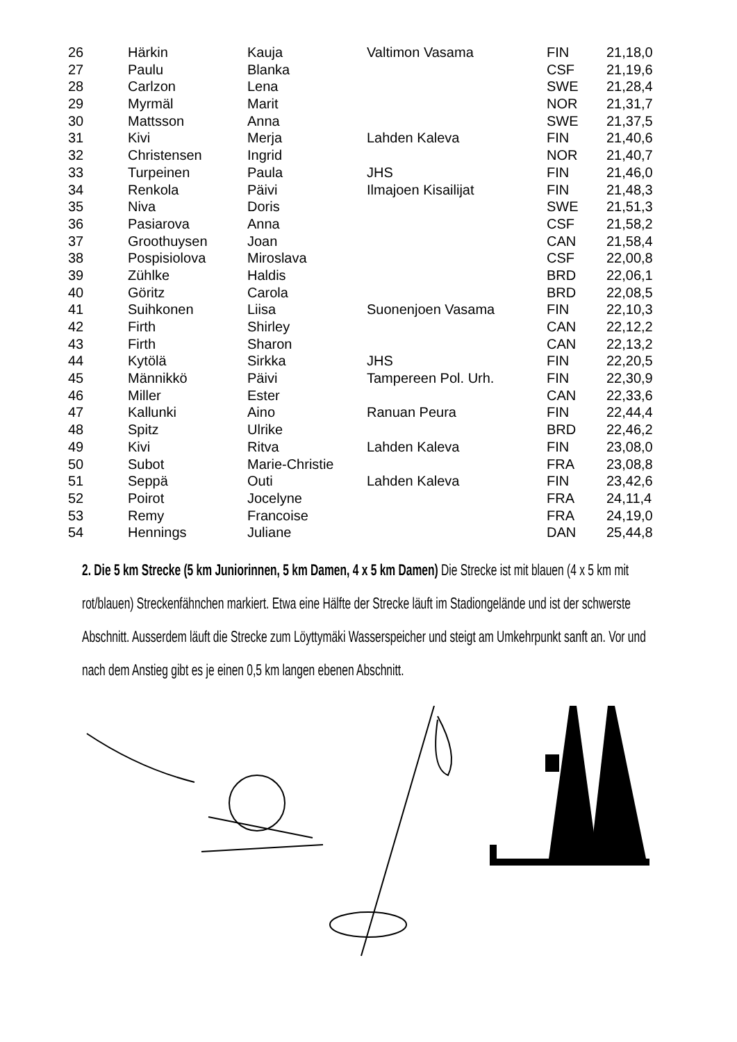| 26 | Härkin | Kauja | Valtimon Vasama | FIN | 21,18,0 |
| 27 | Paulu | Blanka | | CSF | 21,19,6 |
| 28 | Carlzon | Lena | | SWE | 21,28,4 |
| 29 | Myrmäl | Marit | | NOR | 21,31,7 |
| 30 | Mattsson | Anna | | SWE | 21,37,5 |
| 31 | Kivi | Merja | Lahden Kaleva | FIN | 21,40,6 |
| 32 | Christensen | Ingrid | | NOR | 21,40,7 |
| 33 | Turpeinen | Paula | JHS | FIN | 21,46,0 |
| 34 | Renkola | Päivi | Ilmajoen Kisailijat | FIN | 21,48,3 |
| 35 | Niva | Doris | | SWE | 21,51,3 |
| 36 | Pasiarova | Anna | | CSF | 21,58,2 |
| 37 | Groothuysen | Joan | | CAN | 21,58,4 |
| 38 | Pospisiolova | Miroslava | | CSF | 22,00,8 |
| 39 | Zühlke | Haldis | | BRD | 22,06,1 |
| 40 | Göritz | Carola | | BRD | 22,08,5 |
| 41 | Suihkonen | Liisa | Suonenjoen Vasama | FIN | 22,10,3 |
| 42 | Firth | Shirley | | CAN | 22,12,2 |
| 43 | Firth | Sharon | | CAN | 22,13,2 |
| 44 | Kytölä | Sirkka | JHS | FIN | 22,20,5 |
| 45 | Männikkö | Päivi | Tampereen Pol. Urh. | FIN | 22,30,9 |
| 46 | Miller | Ester | | CAN | 22,33,6 |
| 47 | Kallunki | Aino | Ranuan Peura | FIN | 22,44,4 |
| 48 | Spitz | Ulrike | | BRD | 22,46,2 |
| 49 | Kivi | Ritva | Lahden Kaleva | FIN | 23,08,0 |
| 50 | Subot | Marie-Christie | | FRA | 23,08,8 |
| 51 | Seppä | Outi | Lahden Kaleva | FIN | 23,42,6 |
| 52 | Poirot | Jocelyne | | FRA | 24,11,4 |
| 53 | Remy | Francoise | | FRA | 24,19,0 |
| 54 | Hennings | Juliane | | DAN | 25,44,8 |
2. Die 5 km Strecke (5 km Juniorinnen, 5 km Damen, 4 x 5 km Damen) Die Strecke ist mit blauen (4 x 5 km mit rot/blauen) Streckenfähnchen markiert. Etwa eine Hälfte der Strecke läuft im Stadiongelände und ist der schwerste Abschnitt. Ausserdem läuft die Strecke zum Löyttymäki Wasserspeicher und steigt am Umkehrpunkt sanft an. Vor und nach dem Anstieg gibt es je einen 0,5 km langen ebenen Abschnitt.